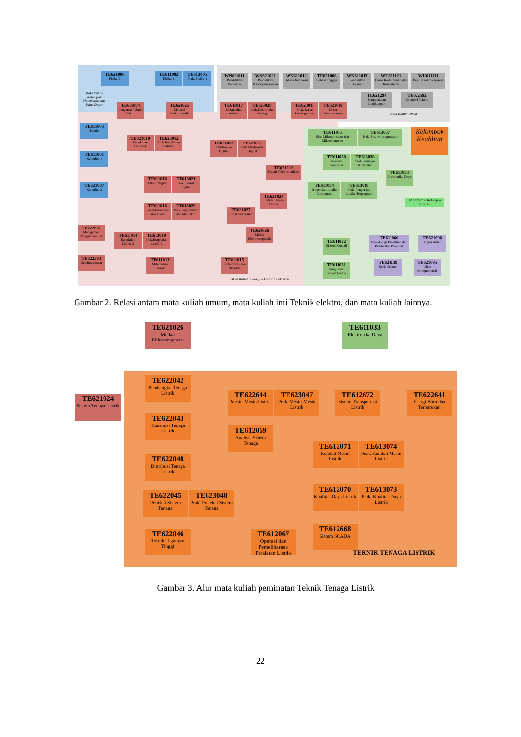TE621008
Fisika-2
TE611002
Fisika-1
TE613005
Prak. Fisika-1
Mata Kuliah Kelompok Matematika dan Sains Dasar
TE611003
Kimia
TE611001
Kalkulus-1
TE621007
Kalkulus-2
WN611011
Pendidikan Pancasila
WN621021
Pendidikan Kewarganegaraan
WN611012
Bahasa Indonesia
TE621006
Bahasa Inggris
WN611013
Pendidikan Agama
WU621121
Dasar Kedisiplinan dan Kemiliteran
WU611111
Pend. Keahmadyanian
TE621294
Pengetahuan Lingkungan
TE622592
Ekonomi Teknik
Mata Kuliah Umum
TE611004
Pengantar Teknik Elektro
TE621025
Material Elektroteknik
TE611017
Elektronika Analog
TE623028
Prak.Elektronika Analog
TE623011
Prak. Dasar Pemrograman
TE621009
Dasar Pemrograman
TE621010
Rangkaian Listrik-1
TE623012
Prak.Rangkaian Listrik-1
TE621023
Elektronika Digital
TE623029
Prak.Elektronika Digital
TE621022
Sistem Telekomunikasi
TE611018
Teknik Digital
TE613021
Prak. Teknik Digital
TE621024
Sistem Tenaga Listrik
TE611016
Pengukuran dan Alat Ukur
TE613020
Prak. Pengukuran dan Alat Ukur
TE621027
Sinyal dan Sistem
TE622691
Manajemen Proyek dan K3
TE611014
Rangkaian Listrik-2
TE613019
Prak.Rangkaian Listrik-2
TE621026
Medan Elektromagnetik
TE622593
Kewirausahaan
TE611013
Matematika Teknik
TE611015
Probabilitas dan Statistik
Mata Kuliah Kelompok Dasar Keteknikan
TE611035
Sist. Mikroprosesor dan Mikrokontroler
TE613037
Prak. Sist. Mikroprosesor
Kelompok Keahlian
TE611030
Jaringan Komputer
TE613036
Prak. Jaringan Komputer
TE611033
Elektronika Daya
TE611034
Pengendali Logika Terprogram
TE613038
Prak. Pengendali Logika Terprogram
Mata Kuliah Kelompok Wawasan
TE611032
Sistem Kendali
TE611031
Pengolahan Sinyal Analog
TE611066
Metodologi Penelitian dan Pembuatan Proposal
TE621096
Tugas Akhir
TE621139
Kerja Praktek
TE621095
Ujian Komprehensif
Gambar 2. Relasi antara mata kuliah umum, mata kuliah inti Teknik elektro, dan mata kuliah lainnya.
TE621026
Medan Elektromagnetik
TE611033
Elektronika Daya
TE621024
Sistem Tenaga Listrik
TE622042
Pembangkit Tenaga Listrik
TE622644
Mesin-Mesin Listrik
TE623047
Prak. Mesin-Mesin Listrik
TE612672
Sistem Transportasi Listrik
TE622641
Energi Baru dan Terbarukan
TE622043
Transmisi Tenaga Listrik
TE612069
Analisis Sistem Tenaga
TE612071
Kendali Mesin Listrik
TE613074
Prak. Kendali Mesin Listrik
TE622040
Distribusi Tenaga Listrik
TE612070
Kualitas Daya Listrik
TE613073
Prak. Kualitas Daya Listrik
TE622045
Proteksi Sistem Tenaga
TE623048
Prak. Proteksi Sistem Tenaga
TE612668
Sistem SCADA
TE622046
Teknik Tegangan Tinggi
TE612067
Operasi dan Pemeliharaan Peralatan Listrik
TEKNIK TENAGA LISTRIK
Gambar 3. Alur mata kuliah peminatan Teknik Tenaga Listrik
22